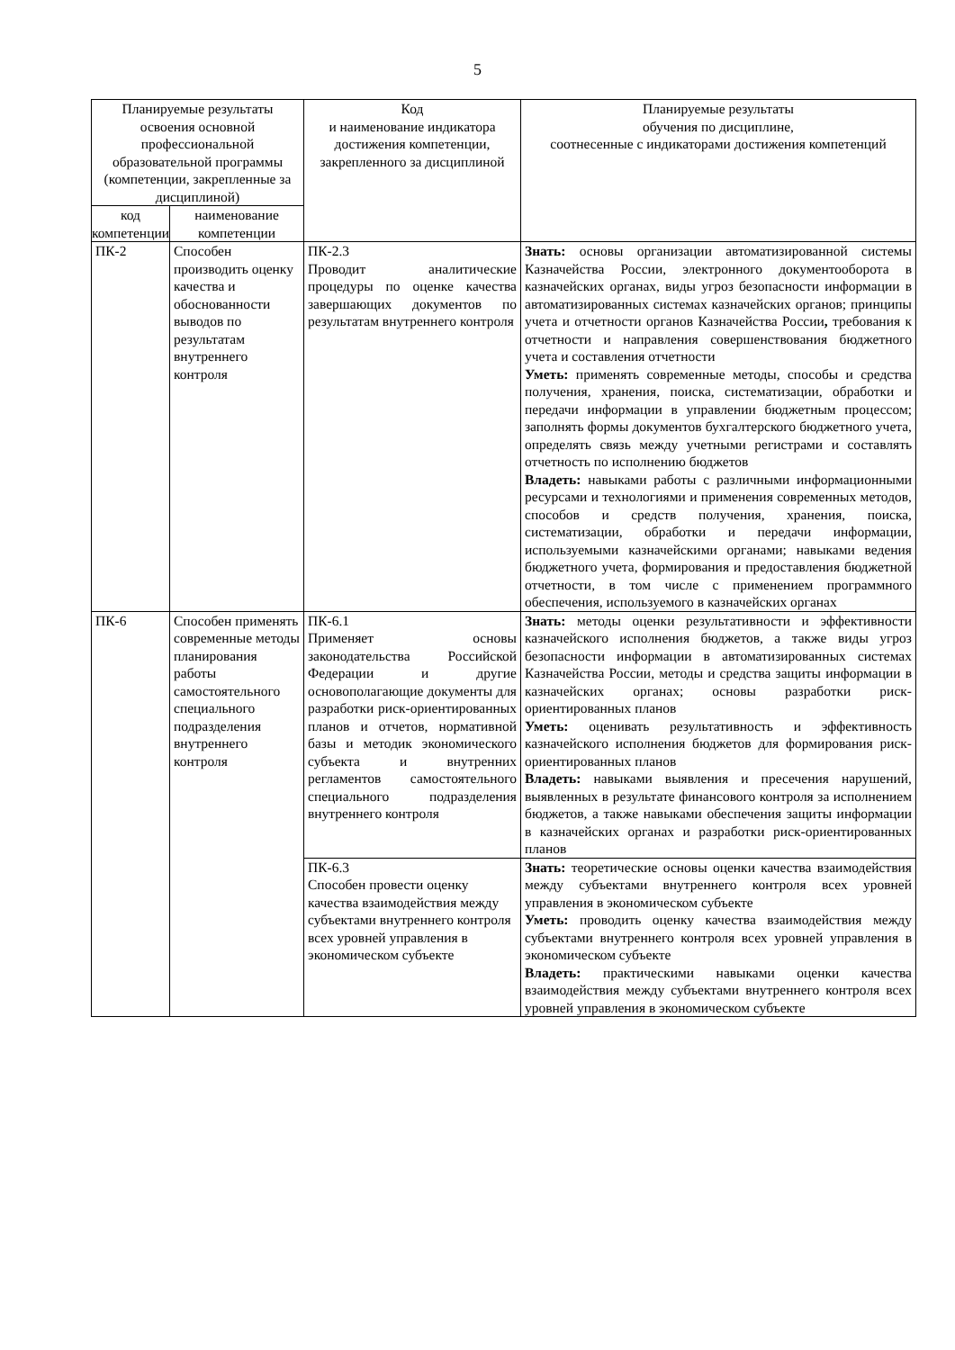5
| Планируемые результаты освоения основной профессиональной образовательной программы (компетенции, закрепленные за дисциплиной) | | Код и наименование индикатора достижения компетенции, закрепленного за дисциплиной | Планируемые результаты обучения по дисциплине, соотнесенные с индикаторами достижения компетенций |
| --- | --- | --- | --- |
| код компетенции | наименование компетенции | | |
| ПК-2 | Способен производить оценку качества и обоснованности выводов по результатам внутреннего контроля | ПК-2.3 Проводит аналитические процедуры по оценке качества завершающих документов по результатам внутреннего контроля | Знать: основы организации автоматизированной системы Казначейства России, электронного документооборота в казначейских органах, виды угроз безопасности информации в автоматизированных системах казначейских органов; принципы учета и отчетности органов Казначейства России , требования к отчетности и направления совершенствования бюджетного учета и составления отчетности Уметь: применять современные методы, способы и средства получения, хранения, поиска, систематизации, обработки и передачи информации в управлении бюджетным процессом; заполнять формы документов бухгалтерского бюджетного учета, определять связь между учетными регистрами и составлять отчетность по исполнению бюджетов Владеть: навыками работы с различными информационными ресурсами и технологиями и применения современных методов, способов и средств получения, хранения, поиска, систематизации, обработки и передачи информации, используемыми казначейскими органами; навыками ведения бюджетного учета, формирования и предоставления бюджетной отчетности, в том числе с применением программного обеспечения, используемого в казначейских органах |
| ПК-6 | Способен применять современные методы планирования работы самостоятельного специального подразделения внутреннего контроля | ПК-6.1 Применяет основы законодательства Российской Федерации и другие основополагающие документы для разработки риск-ориентированных планов и отчетов, нормативной базы и методик экономического субъекта и внутренних регламентов самостоятельного специального подразделения внутреннего контроля | Знать: методы оценки результативности и эффективности казначейского исполнения бюджетов, а также виды угроз безопасности информации в автоматизированных системах Казначейства России, методы и средства защиты информации в казначейских органах; основы разработки риск-ориентированных планов Уметь: оценивать результативность и эффективность казначейского исполнения бюджетов для формирования риск-ориентированных планов Владеть: навыками выявления и пресечения нарушений, выявленных в результате финансового контроля за исполнением бюджетов, а также навыками обеспечения защиты информации в казначейских органах и разработки риск-ориентированных планов |
| | | ПК-6.3 Способен провести оценку качества взаимодействия между субъектами внутреннего контроля всех уровней управления в экономическом субъекте | Знать: теоретические основы оценки качества взаимодействия между субъектами внутреннего контроля всех уровней управления в экономическом субъекте Уметь: проводить оценку качества взаимодействия между субъектами внутреннего контроля всех уровней управления в экономическом субъекте Владеть: практическими навыками оценки качества взаимодействия между субъектами внутреннего контроля всех уровней управления в экономическом субъекте |